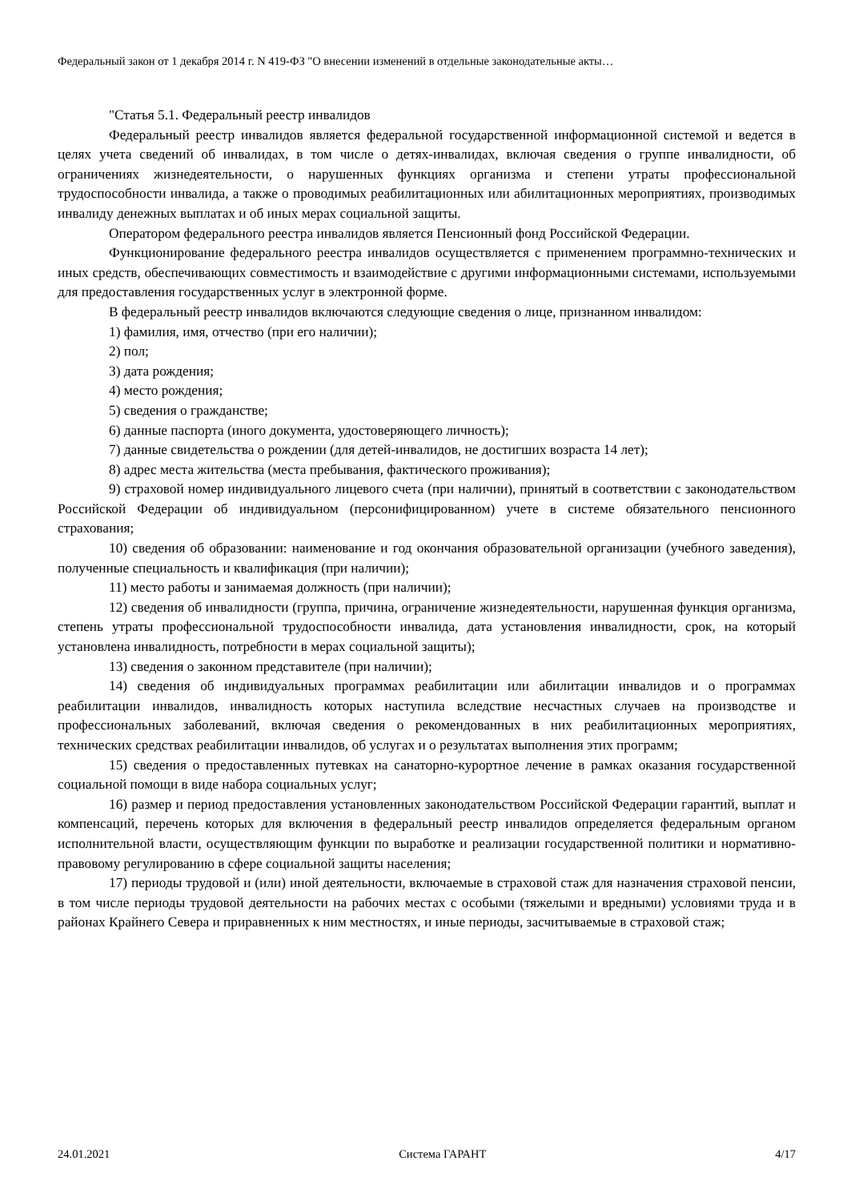Федеральный закон от 1 декабря 2014 г. N 419-ФЗ "О внесении изменений в отдельные законодательные акты…
"Статья 5.1. Федеральный реестр инвалидов
Федеральный реестр инвалидов является федеральной государственной информационной системой и ведется в целях учета сведений об инвалидах, в том числе о детях-инвалидах, включая сведения о группе инвалидности, об ограничениях жизнедеятельности, о нарушенных функциях организма и степени утраты профессиональной трудоспособности инвалида, а также о проводимых реабилитационных или абилитационных мероприятиях, производимых инвалиду денежных выплатах и об иных мерах социальной защиты.
Оператором федерального реестра инвалидов является Пенсионный фонд Российской Федерации.
Функционирование федерального реестра инвалидов осуществляется с применением программно-технических и иных средств, обеспечивающих совместимость и взаимодействие с другими информационными системами, используемыми для предоставления государственных услуг в электронной форме.
В федеральный реестр инвалидов включаются следующие сведения о лице, признанном инвалидом:
1) фамилия, имя, отчество (при его наличии);
2) пол;
3) дата рождения;
4) место рождения;
5) сведения о гражданстве;
6) данные паспорта (иного документа, удостоверяющего личность);
7) данные свидетельства о рождении (для детей-инвалидов, не достигших возраста 14 лет);
8) адрес места жительства (места пребывания, фактического проживания);
9) страховой номер индивидуального лицевого счета (при наличии), принятый в соответствии с законодательством Российской Федерации об индивидуальном (персонифицированном) учете в системе обязательного пенсионного страхования;
10) сведения об образовании: наименование и год окончания образовательной организации (учебного заведения), полученные специальность и квалификация (при наличии);
11) место работы и занимаемая должность (при наличии);
12) сведения об инвалидности (группа, причина, ограничение жизнедеятельности, нарушенная функция организма, степень утраты профессиональной трудоспособности инвалида, дата установления инвалидности, срок, на который установлена инвалидность, потребности в мерах социальной защиты);
13) сведения о законном представителе (при наличии);
14) сведения об индивидуальных программах реабилитации или абилитации инвалидов и о программах реабилитации инвалидов, инвалидность которых наступила вследствие несчастных случаев на производстве и профессиональных заболеваний, включая сведения о рекомендованных в них реабилитационных мероприятиях, технических средствах реабилитации инвалидов, об услугах и о результатах выполнения этих программ;
15) сведения о предоставленных путевках на санаторно-курортное лечение в рамках оказания государственной социальной помощи в виде набора социальных услуг;
16) размер и период предоставления установленных законодательством Российской Федерации гарантий, выплат и компенсаций, перечень которых для включения в федеральный реестр инвалидов определяется федеральным органом исполнительной власти, осуществляющим функции по выработке и реализации государственной политики и нормативно-правовому регулированию в сфере социальной защиты населения;
17) периоды трудовой и (или) иной деятельности, включаемые в страховой стаж для назначения страховой пенсии, в том числе периоды трудовой деятельности на рабочих местах с особыми (тяжелыми и вредными) условиями труда и в районах Крайнего Севера и приравненных к ним местностях, и иные периоды, засчитываемые в страховой стаж;
24.01.2021 Система ГАРАНТ 4/17